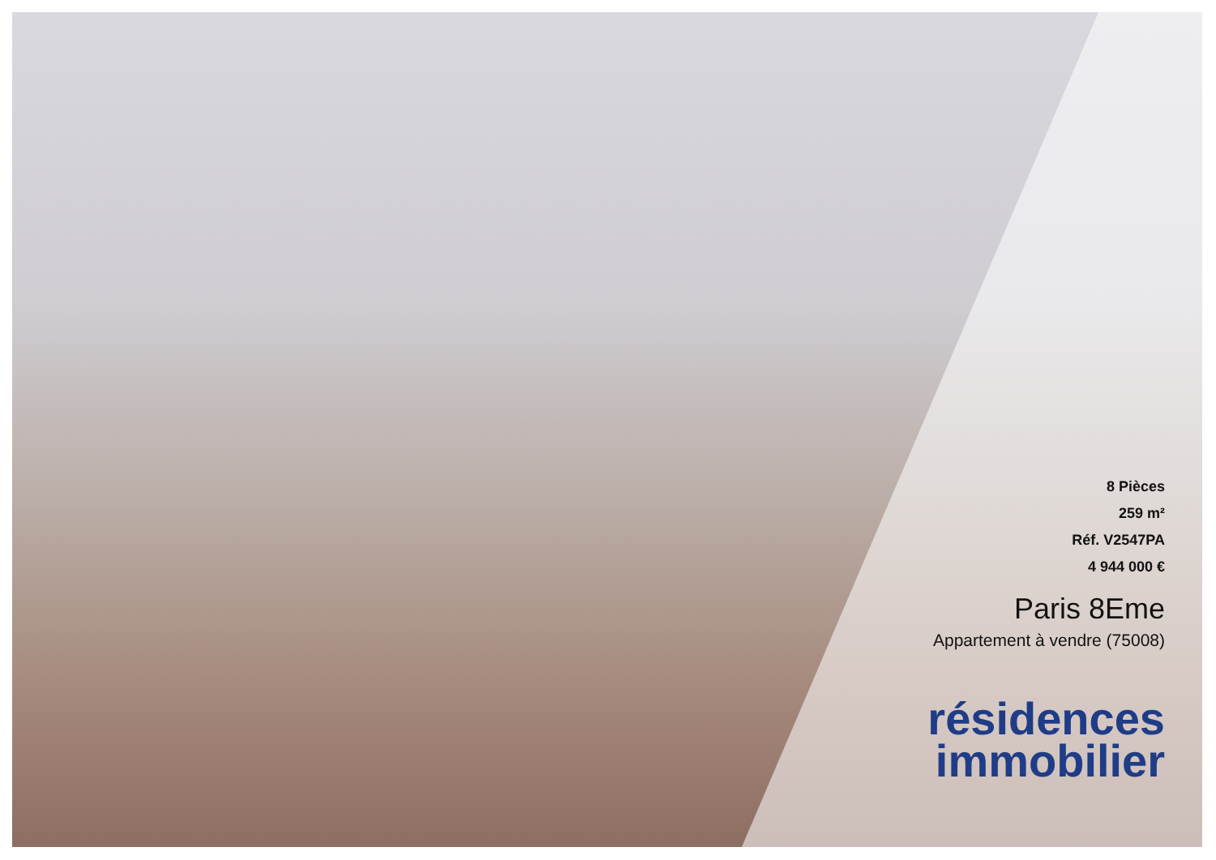8 Pièces
259 m²
Réf. V2547PA
4 944 000 €
Paris 8Eme
Appartement à vendre (75008)
résidences
immobilier